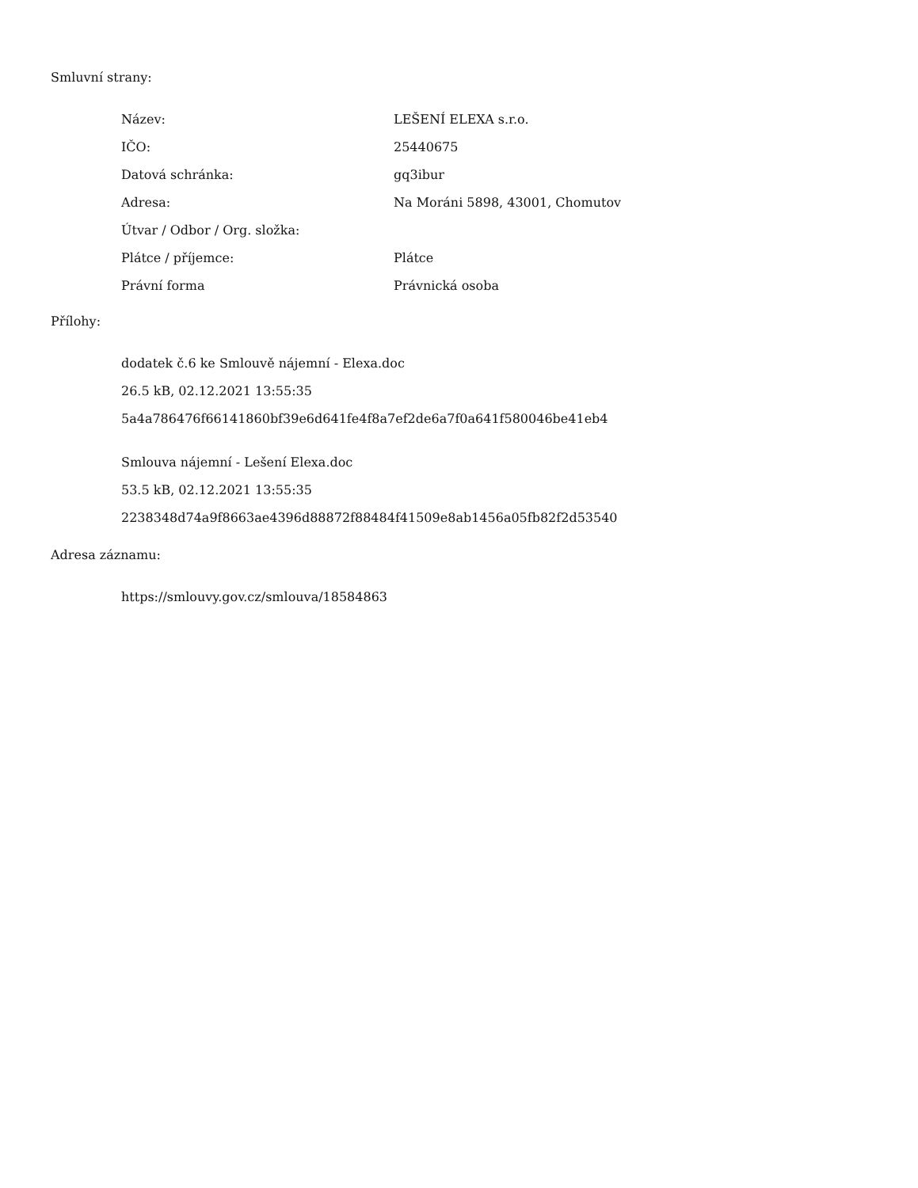Smluvní strany:
| Název: | LEŠENÍ ELEXA s.r.o. |
| IČO: | 25440675 |
| Datová schránka: | gq3ibur |
| Adresa: | Na Moráni 5898, 43001, Chomutov |
| Útvar / Odbor / Org. složka: | |
| Plátce / příjemce: | Plátce |
| Právní forma | Právnická osoba |
Přílohy:
dodatek č.6 ke Smlouvě nájemní - Elexa.doc
26.5 kB, 02.12.2021 13:55:35
5a4a786476f66141860bf39e6d641fe4f8a7ef2de6a7f0a641f580046be41eb4
Smlouva nájemní - Lešení Elexa.doc
53.5 kB, 02.12.2021 13:55:35
2238348d74a9f8663ae4396d88872f88484f41509e8ab1456a05fb82f2d53540
Adresa záznamu:
https://smlouvy.gov.cz/smlouva/18584863